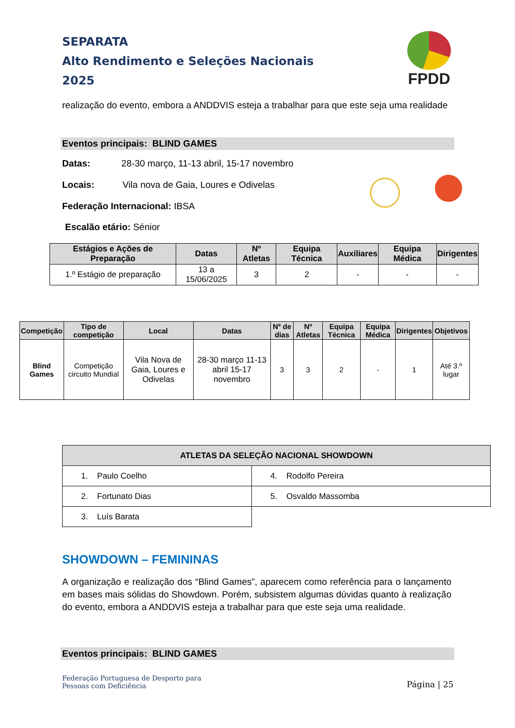SEPARATA
Alto Rendimento e Seleções Nacionais
2025
FPDD
realização do evento, embora a ANDDVIS esteja a trabalhar para que este seja uma realidade
Eventos principais: BLIND GAMES
Datas: 28-30 março, 11-13 abril, 15-17 novembro
Locais: Vila nova de Gaia, Loures e Odivelas
Federação Internacional: IBSA
Escalão etário: Sénior
| Estágios e Ações de Preparação | Datas | Nº Atletas | Equipa Técnica | Auxiliares | Equipa Médica | Dirigentes |
| --- | --- | --- | --- | --- | --- | --- |
| 1.º Estágio de preparação | 13 a 15/06/2025 | 3 | 2 | - | - | - |
| Competição | Tipo de competição | Local | Datas | Nº de dias | Nº Atletas | Equipa Técnica | Equipa Médica | Dirigentes | Objetivos |
| --- | --- | --- | --- | --- | --- | --- | --- | --- | --- |
| Blind Games | Competição circuito Mundial | Vila Nova de Gaia, Loures e Odivelas | 28-30 março 11-13 abril 15-17 novembro | 3 | 3 | 2 | - | 1 | Até 3.º lugar |
| ATLETAS DA SELEÇÃO NACIONAL SHOWDOWN | |
| --- | --- |
| 1. Paulo Coelho | 4. Rodolfo Pereira |
| 2. Fortunato Dias | 5. Osvaldo Massomba |
| 3. Luís Barata | |
SHOWDOWN – FEMININAS
A organização e realização dos “Blind Games”, aparecem como referência para o lançamento em bases mais sólidas do Showdown. Porém, subsistem algumas dúvidas quanto à realização do evento, embora a ANDDVIS esteja a trabalhar para que este seja uma realidade.
Eventos principais: BLIND GAMES
Federação Portuguesa de Desporto para
Pessoas com Deficiência
Página | 25